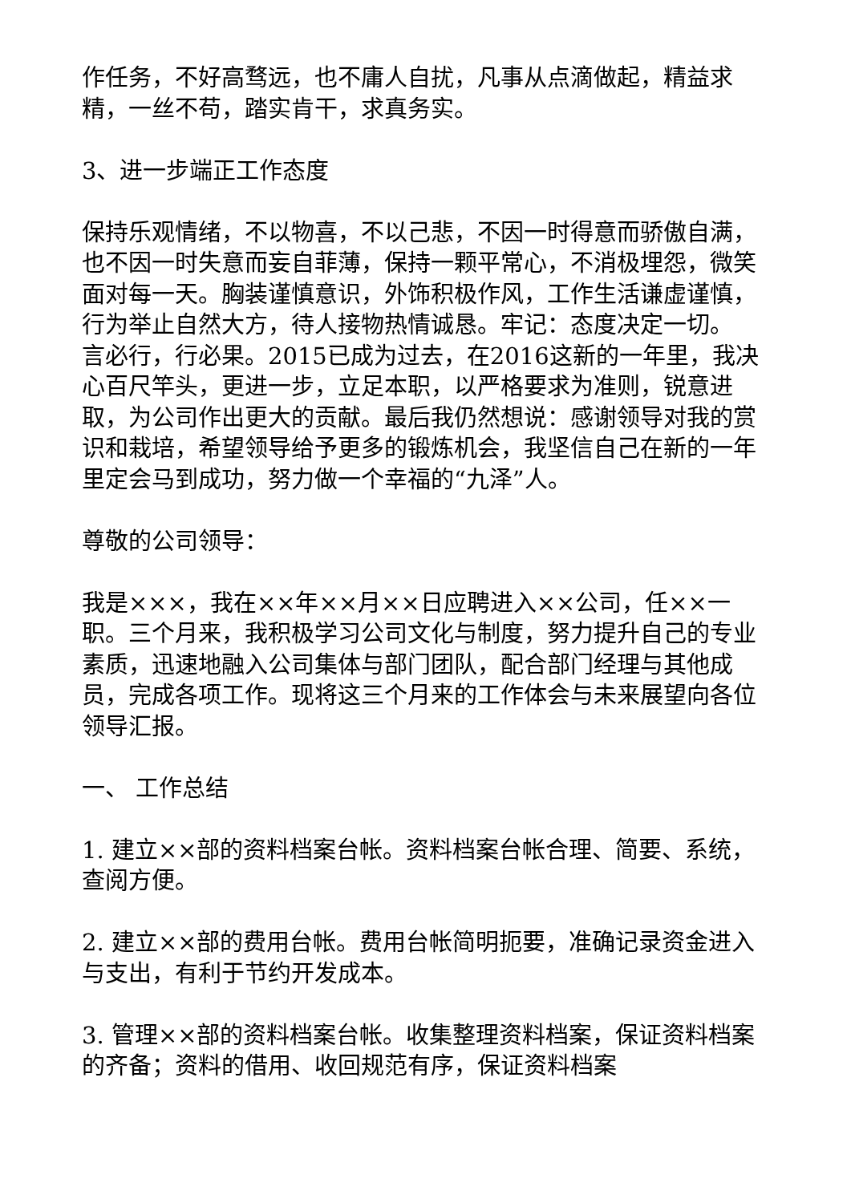作任务，不好高骛远，也不庸人自扰，凡事从点滴做起，精益求精，一丝不苟，踏实肯干，求真务实。
3、进一步端正工作态度
保持乐观情绪，不以物喜，不以己悲，不因一时得意而骄傲自满，也不因一时失意而妄自菲薄，保持一颗平常心，不消极埋怨，微笑面对每一天。胸装谨慎意识，外饰积极作风，工作生活谦虚谨慎，行为举止自然大方，待人接物热情诚恳。牢记：态度决定一切。 言必行，行必果。2015已成为过去，在2016这新的一年里，我决心百尺竿头，更进一步，立足本职，以严格要求为准则，锐意进取，为公司作出更大的贡献。最后我仍然想说：感谢领导对我的赏识和栽培，希望领导给予更多的锻炼机会，我坚信自己在新的一年里定会马到成功，努力做一个幸福的“九泽”人。
尊敬的公司领导：
我是×××，我在××年××月××日应聘进入××公司，任××一职。三个月来，我积极学习公司文化与制度，努力提升自己的专业素质，迅速地融入公司集体与部门团队，配合部门经理与其他成员，完成各项工作。现将这三个月来的工作体会与未来展望向各位领导汇报。
一、 工作总结
1. 建立××部的资料档案台帐。资料档案台帐合理、简要、系统，查阅方便。
2. 建立××部的费用台帐。费用台帐简明扼要，准确记录资金进入与支出，有利于节约开发成本。
3. 管理××部的资料档案台帐。收集整理资料档案，保证资料档案的齐备；资料的借用、收回规范有序，保证资料档案